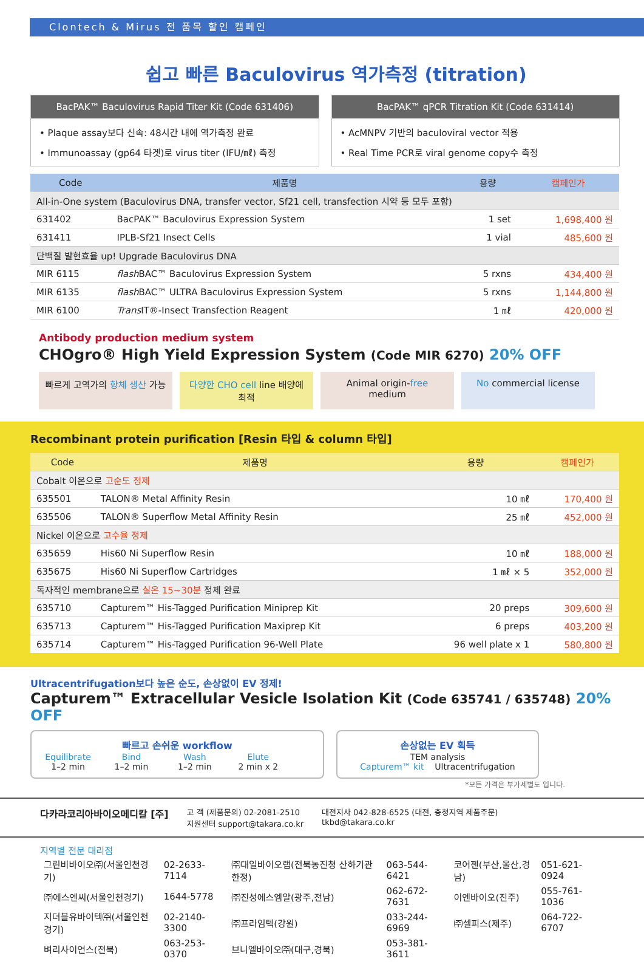Clontech & Mirus 전 품목 할인 캠페인
쉽고 빠른 Baculovirus 역가측정 (titration)
BacPAK™ Baculovirus Rapid Titer Kit (Code 631406)
• Plaque assay보다 신속: 48시간 내에 역가측정 완료
• Immunoassay (gp64 타겟)로 virus titer (IFU/㎖) 측정
BacPAK™ qPCR Titration Kit (Code 631414)
• AcMNPV 기반의 baculoviral vector 적용
• Real Time PCR로 viral genome copy수 측정
| Code | 제품명 | 용량 | 캠페인가 |
| --- | --- | --- | --- |
| All-in-One system (Baculovirus DNA, transfer vector, Sf21 cell, transfection 시약 등 모두 포함) | | | |
| 631402 | BacPAK™ Baculovirus Expression System | 1 set | 1,698,400 원 |
| 631411 | IPLB-Sf21 Insect Cells | 1 vial | 485,600 원 |
| 단백질 발현효율 up! Upgrade Baculovirus DNA | | | |
| MIR 6115 | flash BAC™ Baculovirus Expression System | 5 rxns | 434,400 원 |
| MIR 6135 | flash BAC™ ULTRA Baculovirus Expression System | 5 rxns | 1,144,800 원 |
| MIR 6100 | Trans IT®-Insect Transfection Reagent | 1 ㎖ | 420,000 원 |
Antibody production medium system
CHOgro® High Yield Expression System (Code MIR 6270) 20% OFF
빠르게 고역가의 항체 생산 가능
다양한 CHO cell line 배양에 최적
Animal origin-free medium
No commercial license
Recombinant protein purification [Resin 타입 & column 타입]
| Code | 제품명 | 용량 | 캠페인가 |
| --- | --- | --- | --- |
| Cobalt 이온으로 고순도 정제 | | | |
| 635501 | TALON® Metal Affinity Resin | 10 ㎖ | 170,400 원 |
| 635506 | TALON® Superflow Metal Affinity Resin | 25 ㎖ | 452,000 원 |
| Nickel 이온으로 고수율 정제 | | | |
| 635659 | His60 Ni Superflow Resin | 10 ㎖ | 188,000 원 |
| 635675 | His60 Ni Superflow Cartridges | 1 ㎖ × 5 | 352,000 원 |
| 독자적인 membrane으로 실온 15~30분 정제 완료 | | | |
| 635710 | Capturem™ His-Tagged Purification Miniprep Kit | 20 preps | 309,600 원 |
| 635713 | Capturem™ His-Tagged Purification Maxiprep Kit | 6 preps | 403,200 원 |
| 635714 | Capturem™ His-Tagged Purification 96-Well Plate | 96 well plate x 1 | 580,800 원 |
Ultracentrifugation보다 높은 순도, 손상없이 EV 정제!
Capturem™ Extracellular Vesicle Isolation Kit (Code 635741 / 635748) 20% OFF
빠르고 손쉬운 workflow
Equilibrate
1–2 min Bind
1–2 min Wash
1–2 min Elute
2 min x 2
손상없는 EV 획득
TEM analysis
Capturem™ kit Ultracentrifugation
*모든 가격은 부가세별도 입니다.
다카라코리아바이오메디칼 [주]
고 객 (제품문의) 02-2081-2510
지원센터 support@takara.co.kr
대전지사 042-828-6525 (대전, 충청지역 제품주문)
tkbd@takara.co.kr
지역별 전문 대리점
| 그린비바이오㈜(서울인천경기) | 02-2633-7114 | ㈜대일바이오랩(전북농진청 산하기관 한정) | 063-544-6421 | 코어젠(부산,울산,경남) | 051-621-0924 |
| ㈜에스엔씨(서울인천경기) | 1644-5778 | ㈜진성에스엠알(광주,전남) | 062-672-7631 | 이엔바이오(진주) | 055-761-1036 |
| 지더블유바이텍㈜(서울인천경기) | 02-2140-3300 | ㈜프라임텍(강원) | 033-244-6969 | ㈜셀피스(제주) | 064-722-6707 |
| 벼리사이언스(전북) | 063-253-0370 | 브니엘바이오㈜(대구,경북) | 053-381-3611 | | |